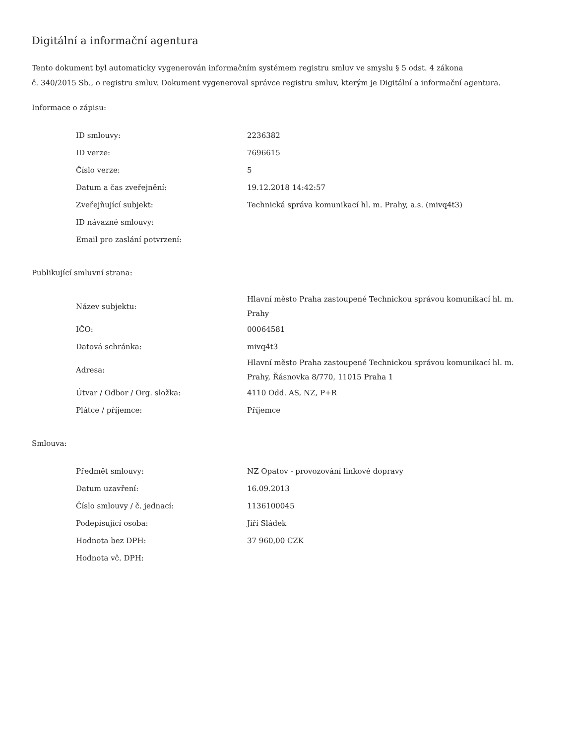Digitální a informační agentura
Tento dokument byl automaticky vygenerován informačním systémem registru smluv ve smyslu § 5 odst. 4 zákona
č. 340/2015 Sb., o registru smluv. Dokument vygeneroval správce registru smluv, kterým je Digitální a informační agentura.
Informace o zápisu:
| ID smlouvy: | 2236382 |
| ID verze: | 7696615 |
| Číslo verze: | 5 |
| Datum a čas zveřejnění: | 19.12.2018 14:42:57 |
| Zveřejňující subjekt: | Technická správa komunikací hl. m. Prahy, a.s. (mivq4t3) |
| ID návazné smlouvy: | |
| Email pro zaslání potvrzení: | |
Publikující smluvní strana:
| Název subjektu: | Hlavní město Praha zastoupené Technickou správou komunikací hl. m. Prahy |
| IČO: | 00064581 |
| Datová schránka: | mivq4t3 |
| Adresa: | Hlavní město Praha zastoupené Technickou správou komunikací hl. m. Prahy, Řásnovka 8/770, 11015 Praha 1 |
| Útvar / Odbor / Org. složka: | 4110 Odd. AS, NZ, P+R |
| Plátce / příjemce: | Příjemce |
Smlouva:
| Předmět smlouvy: | NZ Opatov - provozování linkové dopravy |
| Datum uzavření: | 16.09.2013 |
| Číslo smlouvy / č. jednací: | 1136100045 |
| Podepisující osoba: | Jiří Sládek |
| Hodnota bez DPH: | 37 960,00 CZK |
| Hodnota vč. DPH: | |